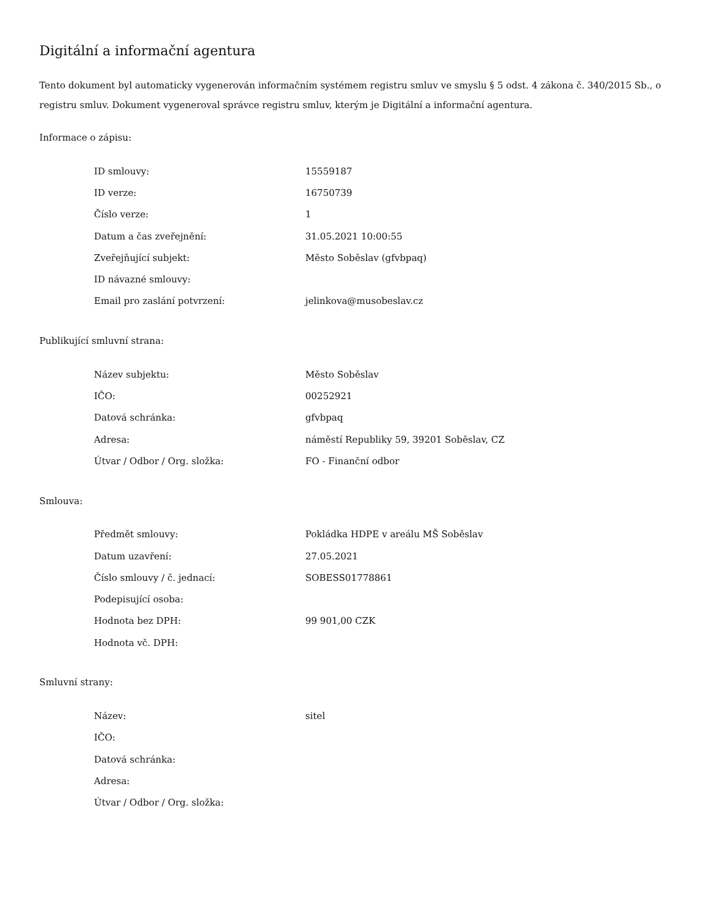Digitální a informační agentura
Tento dokument byl automaticky vygenerován informačním systémem registru smluv ve smyslu § 5 odst. 4 zákona č. 340/2015 Sb., o registru smluv. Dokument vygeneroval správce registru smluv, kterým je Digitální a informační agentura.
Informace o zápisu:
| ID smlouvy: | 15559187 |
| ID verze: | 16750739 |
| Číslo verze: | 1 |
| Datum a čas zveřejnění: | 31.05.2021 10:00:55 |
| Zveřejňující subjekt: | Město Soběslav (gfvbpaq) |
| ID návazné smlouvy: | |
| Email pro zaslání potvrzení: | jelinkova@musobeslav.cz |
Publikující smluvní strana:
| Název subjektu: | Město Soběslav |
| IČO: | 00252921 |
| Datová schránka: | gfvbpaq |
| Adresa: | náměstí Republiky 59, 39201 Soběslav, CZ |
| Útvar / Odbor / Org. složka: | FO - Finanční odbor |
Smlouva:
| Předmět smlouvy: | Pokládka HDPE v areálu MŠ Soběslav |
| Datum uzavření: | 27.05.2021 |
| Číslo smlouvy / č. jednací: | SOBESS01778861 |
| Podepisující osoba: | |
| Hodnota bez DPH: | 99 901,00 CZK |
| Hodnota vč. DPH: | |
Smluvní strany:
| Název: | sitel |
| IČO: | |
| Datová schránka: | |
| Adresa: | |
| Útvar / Odbor / Org. složka: | |